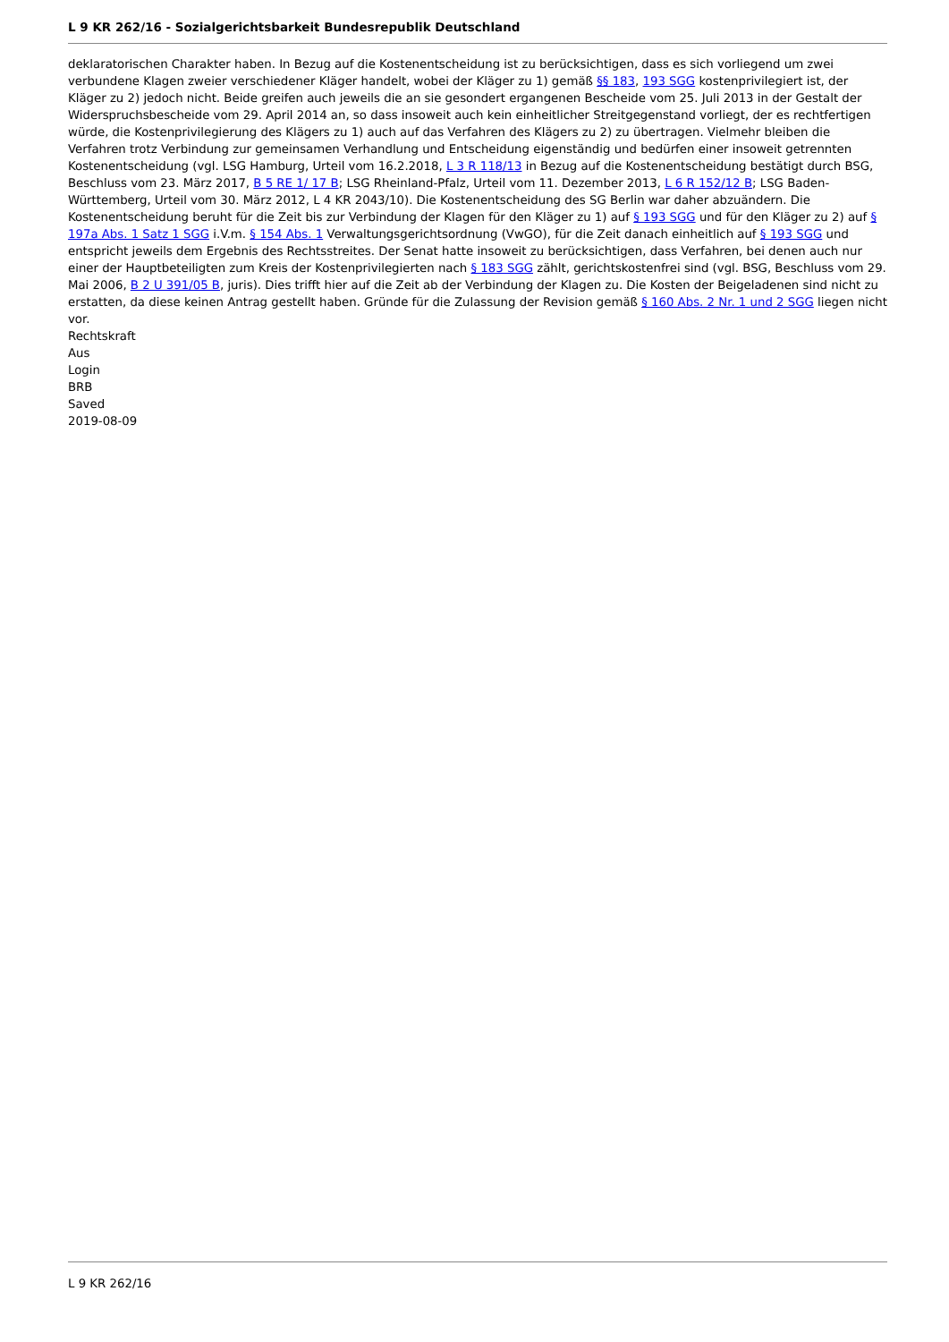L 9 KR 262/16 - Sozialgerichtsbarkeit Bundesrepublik Deutschland
deklaratorischen Charakter haben. In Bezug auf die Kostenentscheidung ist zu berücksichtigen, dass es sich vorliegend um zwei verbundene Klagen zweier verschiedener Kläger handelt, wobei der Kläger zu 1) gemäß §§ 183, 193 SGG kostenprivilegiert ist, der Kläger zu 2) jedoch nicht. Beide greifen auch jeweils die an sie gesondert ergangenen Bescheide vom 25. Juli 2013 in der Gestalt der Widerspruchsbescheide vom 29. April 2014 an, so dass insoweit auch kein einheitlicher Streitgegenstand vorliegt, der es rechtfertigen würde, die Kostenprivilegierung des Klägers zu 1) auch auf das Verfahren des Klägers zu 2) zu übertragen. Vielmehr bleiben die Verfahren trotz Verbindung zur gemeinsamen Verhandlung und Entscheidung eigenständig und bedürfen einer insoweit getrennten Kostenentscheidung (vgl. LSG Hamburg, Urteil vom 16.2.2018, L 3 R 118/13 in Bezug auf die Kostenentscheidung bestätigt durch BSG, Beschluss vom 23. März 2017, B 5 RE 1/ 17 B; LSG Rheinland-Pfalz, Urteil vom 11. Dezember 2013, L 6 R 152/12 B; LSG Baden-Württemberg, Urteil vom 30. März 2012, L 4 KR 2043/10). Die Kostenentscheidung des SG Berlin war daher abzuändern. Die Kostenentscheidung beruht für die Zeit bis zur Verbindung der Klagen für den Kläger zu 1) auf § 193 SGG und für den Kläger zu 2) auf § 197a Abs. 1 Satz 1 SGG i.V.m. § 154 Abs. 1 Verwaltungsgerichtsordnung (VwGO), für die Zeit danach einheitlich auf § 193 SGG und entspricht jeweils dem Ergebnis des Rechtsstreites. Der Senat hatte insoweit zu berücksichtigen, dass Verfahren, bei denen auch nur einer der Hauptbeteiligten zum Kreis der Kostenprivilegierten nach § 183 SGG zählt, gerichtskostenfrei sind (vgl. BSG, Beschluss vom 29. Mai 2006, B 2 U 391/05 B, juris). Dies trifft hier auf die Zeit ab der Verbindung der Klagen zu. Die Kosten der Beigeladenen sind nicht zu erstatten, da diese keinen Antrag gestellt haben. Gründe für die Zulassung der Revision gemäß § 160 Abs. 2 Nr. 1 und 2 SGG liegen nicht vor.
Rechtskraft
Aus
Login
BRB
Saved
2019-08-09
L 9 KR 262/16